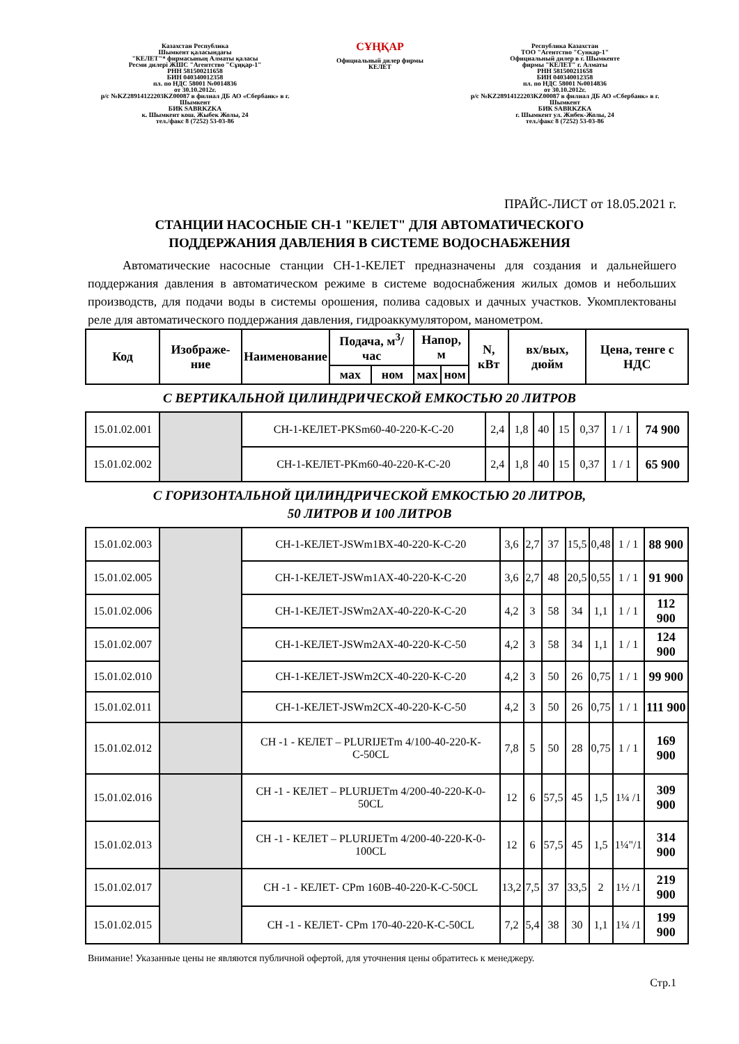Казахстан Республика
Шымкент қаласындағы
"КЕЛЕТ"* фирмасының Алматы қаласы
Ресми дилері ЖШС "Агентство "Сұңқар-1"
РНН 581500211658
БИН 040340012358
пл. по НДС 58001 №0014836
от 30.10.2012г.
р/с №KZ28914122203KZ00087 в филиал ДБ АО «Сбербанк» в г. Шымкент
БИК SABRKZKA
к. Шымкент кош. Жыбек Жолы, 24
тел./факс 8 (7252) 53-03-86
СҰҢҚАР
Официальный дилер фирмы
КЕЛЕТ
Республика Казахстан
ТОО "Агентство "Сункар-1"
Официальный дилер в г. Шымкенте
фирмы "КЕЛЕТ" г. Алматы
РНН 581500211658
БИН 040340012358
пл. по НДС 58001 №0014836
от 30.10.2012г.
р/с №KZ28914122203KZ00087 в филиал ДБ АО «Сбербанк» в г. Шымкент
БИК SABRKZKA
г. Шымкент ул. Жибек-Жолы, 24
тел./факс 8 (7252) 53-03-86
ПРАЙС-ЛИСТ от 18.05.2021 г.
СТАНЦИИ НАСОСНЫЕ СН-1 "КЕЛЕТ" ДЛЯ АВТОМАТИЧЕСКОГО
ПОДДЕРЖАНИЯ ДАВЛЕНИЯ В СИСТЕМЕ ВОДОСНАБЖЕНИЯ
Автоматические насосные станции СН-1-КЕЛЕТ предназначены для создания и дальнейшего поддержания давления в автоматическом режиме в системе водоснабжения жилых домов и небольших производств, для подачи воды в системы орошения, полива садовых и дачных участков. Укомплектованы реле для автоматического поддержания давления, гидроаккумулятором, манометром.
| Код | Изображе-ние | Наименование | Подача, м<sup>3</sup>/час | | Напор, м | | N, кВт | вх/вых, дюйм | Цена, тенге с НДС |
| --- | --- | --- | --- | --- | --- | --- | --- | --- | --- |
| | | | мах | ном | мах | ном | | | |
С ВЕРТИКАЛЬНОЙ ЦИЛИНДРИЧЕСКОЙ ЕМКОСТЬЮ 20 ЛИТРОВ
| 15.01.02.001 | | СН-1-КЕЛЕТ-PKSm60-40-220-К-С-20 | 2,4 | 1,8 | 40 | 15 | 0,37 | 1 / 1 | 74 900 |
| 15.01.02.002 | | СН-1-КЕЛЕТ-PKm60-40-220-К-С-20 | 2,4 | 1,8 | 40 | 15 | 0,37 | 1 / 1 | 65 900 |
С ГОРИЗОНТАЛЬНОЙ ЦИЛИНДРИЧЕСКОЙ ЕМКОСТЬЮ 20 ЛИТРОВ,
50 ЛИТРОВ И 100 ЛИТРОВ
| 15.01.02.003 | | СН-1-КЕЛЕТ-JSWm1BX-40-220-К-С-20 | 3,6 | 2,7 | 37 | 15,5 | 0,48 | 1 / 1 | 88 900 |
| 15.01.02.005 | | СН-1-КЕЛЕТ-JSWm1AX-40-220-К-С-20 | 3,6 | 2,7 | 48 | 20,5 | 0,55 | 1 / 1 | 91 900 |
| 15.01.02.006 | | СН-1-КЕЛЕТ-JSWm2AX-40-220-К-С-20 | 4,2 | 3 | 58 | 34 | 1,1 | 1 / 1 | 112 900 |
| 15.01.02.007 | | СН-1-КЕЛЕТ-JSWm2AX-40-220-К-С-50 | 4,2 | 3 | 58 | 34 | 1,1 | 1 / 1 | 124 900 |
| 15.01.02.010 | | СН-1-КЕЛЕТ-JSWm2CX-40-220-К-С-20 | 4,2 | 3 | 50 | 26 | 0,75 | 1 / 1 | 99 900 |
| 15.01.02.011 | | СН-1-КЕЛЕТ-JSWm2CX-40-220-К-С-50 | 4,2 | 3 | 50 | 26 | 0,75 | 1 / 1 | 111 900 |
| 15.01.02.012 | | СН -1 - КЕЛЕТ – PLURIJETm 4/100-40-220-К-С-50CL | 7,8 | 5 | 50 | 28 | 0,75 | 1 / 1 | 169 900 |
| 15.01.02.016 | | СН -1 - КЕЛЕТ – PLURIJETm 4/200-40-220-К-0-50CL | 12 | 6 | 57,5 | 45 | 1,5 | 1¼ /1 | 309 900 |
| 15.01.02.013 | | СН -1 - КЕЛЕТ – PLURIJETm 4/200-40-220-К-0-100CL | 12 | 6 | 57,5 | 45 | 1,5 | 1¼"/1 | 314 900 |
| 15.01.02.017 | | СН -1 - КЕЛЕТ- CPm 160B-40-220-К-С-50CL | 13,2 | 7,5 | 37 | 33,5 | 2 | 1½ /1 | 219 900 |
| 15.01.02.015 | | СН -1 - КЕЛЕТ- CPm 170-40-220-К-С-50CL | 7,2 | 5,4 | 38 | 30 | 1,1 | 1¼ /1 | 199 900 |
Внимание! Указанные цены не являются публичной офертой, для уточнения цены обратитесь к менеджеру.
Стр.1